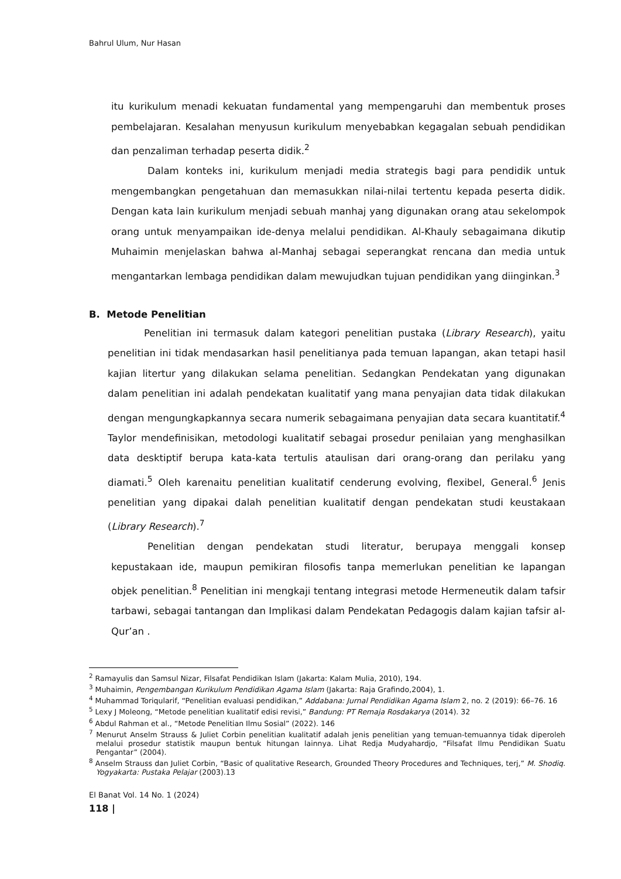Bahrul Ulum, Nur Hasan
itu kurikulum menadi kekuatan fundamental yang mempengaruhi dan membentuk proses pembelajaran. Kesalahan menyusun kurikulum menyebabkan kegagalan sebuah pendidikan dan penzaliman terhadap peserta didik.<sup>2</sup>
Dalam konteks ini, kurikulum menjadi media strategis bagi para pendidik untuk mengembangkan pengetahuan dan memasukkan nilai-nilai tertentu kepada peserta didik. Dengan kata lain kurikulum menjadi sebuah manhaj yang digunakan orang atau sekelompok orang untuk menyampaikan ide-denya melalui pendidikan. Al-Khauly sebagaimana dikutip Muhaimin menjelaskan bahwa al-Manhaj sebagai seperangkat rencana dan media untuk mengantarkan lembaga pendidikan dalam mewujudkan tujuan pendidikan yang diinginkan.<sup>3</sup>
B. Metode Penelitian
Penelitian ini termasuk dalam kategori penelitian pustaka (Library Research), yaitu penelitian ini tidak mendasarkan hasil penelitianya pada temuan lapangan, akan tetapi hasil kajian litertur yang dilakukan selama penelitian. Sedangkan Pendekatan yang digunakan dalam penelitian ini adalah pendekatan kualitatif yang mana penyajian data tidak dilakukan dengan mengungkapkannya secara numerik sebagaimana penyajian data secara kuantitatif.<sup>4</sup> Taylor mendefinisikan, metodologi kualitatif sebagai prosedur penilaian yang menghasilkan data desktiptif berupa kata-kata tertulis ataulisan dari orang-orang dan perilaku yang diamati.<sup>5</sup> Oleh karenaitu penelitian kualitatif cenderung evolving, flexibel, General.<sup>6</sup> Jenis penelitian yang dipakai dalah penelitian kualitatif dengan pendekatan studi keustakaan (Library Research).<sup>7</sup>
Penelitian dengan pendekatan studi literatur, berupaya menggali konsep kepustakaan ide, maupun pemikiran filosofis tanpa memerlukan penelitian ke lapangan objek penelitian.<sup>8</sup> Penelitian ini mengkaji tentang integrasi metode Hermeneutik dalam tafsir tarbawi, sebagai tantangan dan Implikasi dalam Pendekatan Pedagogis dalam kajian tafsir al-Qur’an .
<sup>2</sup> Ramayulis dan Samsul Nizar, Filsafat Pendidikan Islam (Jakarta: Kalam Mulia, 2010), 194.
<sup>3</sup> Muhaimin, Pengembangan Kurikulum Pendidikan Agama Islam (Jakarta: Raja Grafindo,2004), 1.
<sup>4</sup> Muhammad Toriqularif, “Penelitian evaluasi pendidikan,” Addabana: Jurnal Pendidikan Agama Islam 2, no. 2 (2019): 66–76. 16
<sup>5</sup> Lexy J Moleong, “Metode penelitian kualitatif edisi revisi,” Bandung: PT Remaja Rosdakarya (2014). 32
<sup>6</sup> Abdul Rahman et al., “Metode Penelitian Ilmu Sosial” (2022). 146
<sup>7</sup> Menurut Anselm Strauss & Juliet Corbin penelitian kualitatif adalah jenis penelitian yang temuan-temuannya tidak diperoleh melalui prosedur statistik maupun bentuk hitungan lainnya. Lihat Redja Mudyahardjo, “Filsafat Ilmu Pendidikan Suatu Pengantar” (2004).
<sup>8</sup> Anselm Strauss dan Juliet Corbin, “Basic of qualitative Research, Grounded Theory Procedures and Techniques, terj,” M. Shodiq. Yogyakarta: Pustaka Pelajar (2003).13
El Banat Vol. 14 No. 1 (2024)
118 |